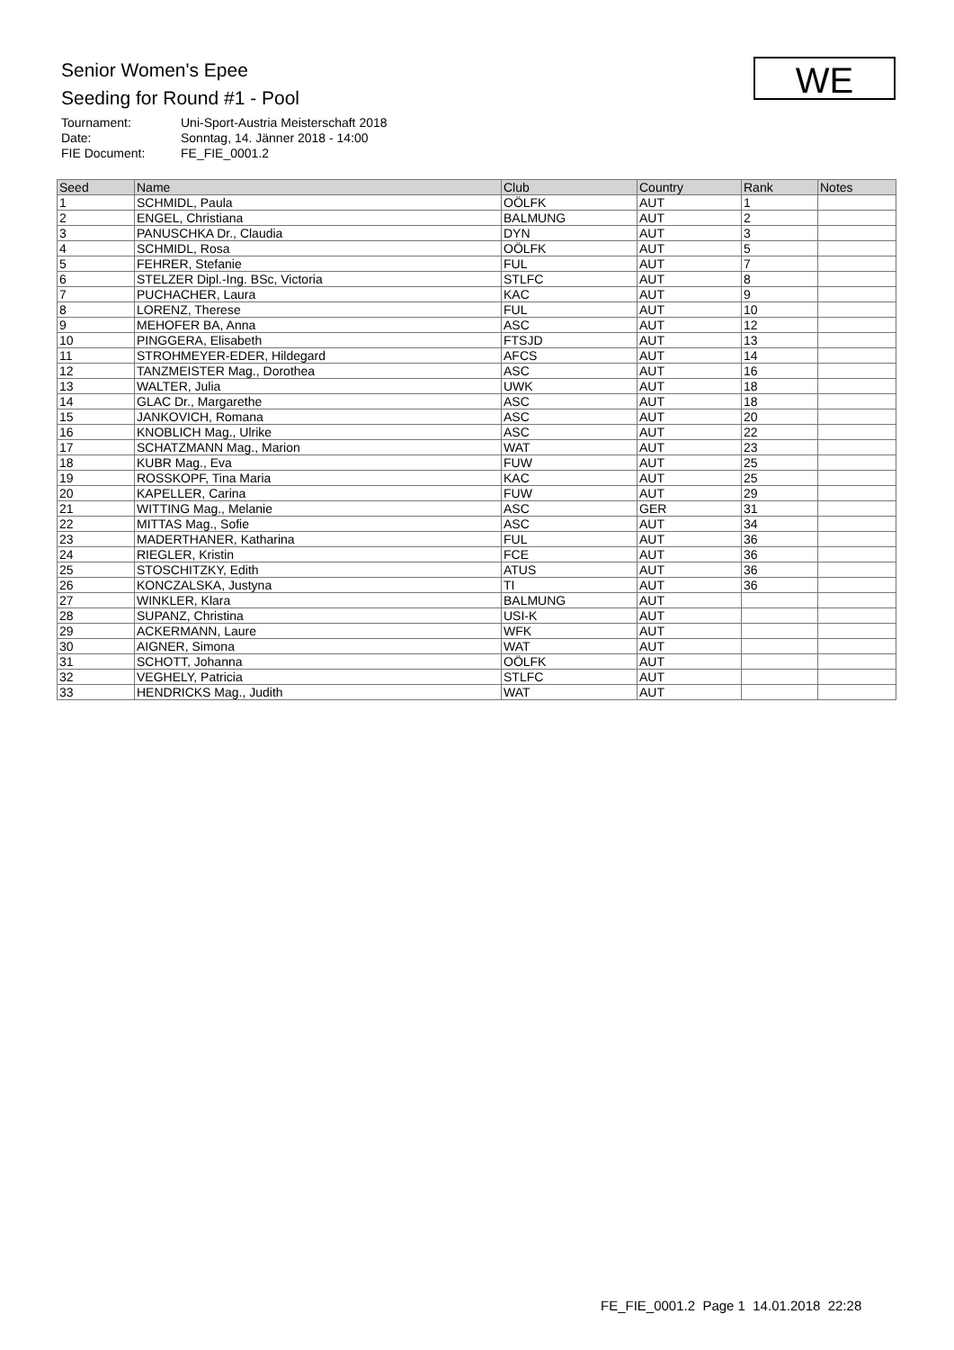Senior Women's Epee
Seeding for Round #1 - Pool
Tournament: Uni-Sport-Austria Meisterschaft 2018
Date: Sonntag, 14. Jänner 2018 - 14:00
FIE Document: FE_FIE_0001.2
WE
| Seed | Name | Club | Country | Rank | Notes |
| --- | --- | --- | --- | --- | --- |
| 1 | SCHMIDL, Paula | OÖLFK | AUT | 1 | |
| 2 | ENGEL, Christiana | BALMUNG | AUT | 2 | |
| 3 | PANUSCHKA Dr., Claudia | DYN | AUT | 3 | |
| 4 | SCHMIDL, Rosa | OÖLFK | AUT | 5 | |
| 5 | FEHRER, Stefanie | FUL | AUT | 7 | |
| 6 | STELZER Dipl.-Ing. BSc, Victoria | STLFC | AUT | 8 | |
| 7 | PUCHACHER, Laura | KAC | AUT | 9 | |
| 8 | LORENZ, Therese | FUL | AUT | 10 | |
| 9 | MEHOFER BA, Anna | ASC | AUT | 12 | |
| 10 | PINGGERA, Elisabeth | FTSJD | AUT | 13 | |
| 11 | STROHMEYER-EDER, Hildegard | AFCS | AUT | 14 | |
| 12 | TANZMEISTER Mag., Dorothea | ASC | AUT | 16 | |
| 13 | WALTER, Julia | UWK | AUT | 18 | |
| 14 | GLAC Dr., Margarethe | ASC | AUT | 18 | |
| 15 | JANKOVICH, Romana | ASC | AUT | 20 | |
| 16 | KNOBLICH Mag., Ulrike | ASC | AUT | 22 | |
| 17 | SCHATZMANN Mag., Marion | WAT | AUT | 23 | |
| 18 | KUBR Mag., Eva | FUW | AUT | 25 | |
| 19 | ROSSKOPF, Tina Maria | KAC | AUT | 25 | |
| 20 | KAPELLER, Carina | FUW | AUT | 29 | |
| 21 | WITTING Mag., Melanie | ASC | GER | 31 | |
| 22 | MITTAS Mag., Sofie | ASC | AUT | 34 | |
| 23 | MADERTHANER, Katharina | FUL | AUT | 36 | |
| 24 | RIEGLER, Kristin | FCE | AUT | 36 | |
| 25 | STOSCHITZKY, Edith | ATUS | AUT | 36 | |
| 26 | KONCZALSKA, Justyna | TI | AUT | 36 | |
| 27 | WINKLER, Klara | BALMUNG | AUT | | |
| 28 | SUPANZ, Christina | USI-K | AUT | | |
| 29 | ACKERMANN, Laure | WFK | AUT | | |
| 30 | AIGNER, Simona | WAT | AUT | | |
| 31 | SCHOTT, Johanna | OÖLFK | AUT | | |
| 32 | VEGHELY, Patricia | STLFC | AUT | | |
| 33 | HENDRICKS Mag., Judith | WAT | AUT | | |
FE_FIE_0001.2 Page 1 14.01.2018 22:28